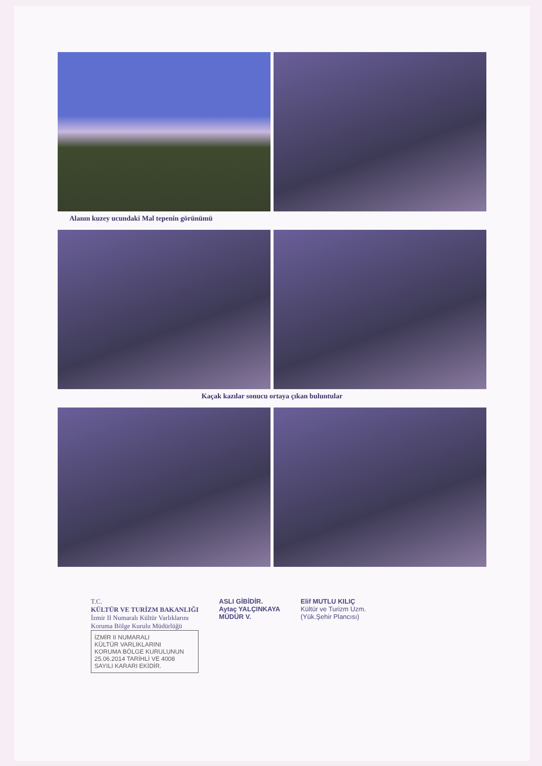Alanın kuzey ucundaki Mal tepenin görünümü
Kaçak kazılar sonucu ortaya çıkan buluntular
T.C.
KÜLTÜR VE TURİZM BAKANLIĞI
İzmir II Numaralı Kültür Varlıklarını
Koruma Bölge Kurulu Müdürlüğü
İZMİR II NUMARALI
KÜLTÜR VARLIKLARINI
KORUMA BÖLGE KURULUNUN
25.06.2014 TARİHLİ VE 4008
SAYILI KARARI EKİDİR.
ASLI GİBİDİR.
Aytaç YALÇINKAYA
MÜDÜR V.
Elif MUTLU KILIÇ
Kültür ve Turizm Uzm.
(Yük.Şehir Plancısı)